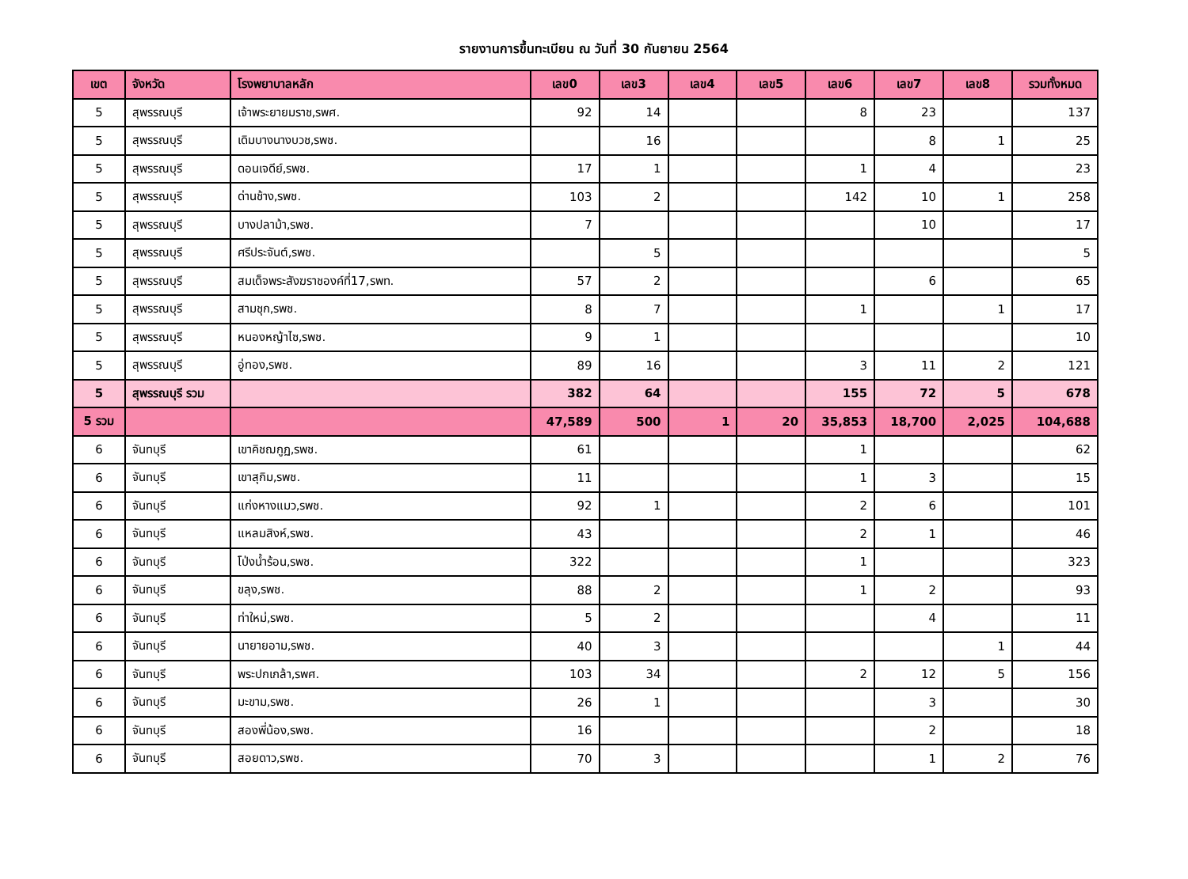รายงานการขึ้นทะเบียน ณ วันที่ 30 กันยายน 2564
| เขต | จังหวัด | โรงพยาบาลหลัก | เลข0 | เลข3 | เลข4 | เลข5 | เลข6 | เลข7 | เลข8 | รวมทั้งหมด |
| --- | --- | --- | --- | --- | --- | --- | --- | --- | --- | --- |
| 5 | สุพรรณบุรี | เจ้าพระยายมราช,รพศ. | 92 | 14 | | | 8 | 23 | | 137 |
| 5 | สุพรรณบุรี | เดิมบางนางบวช,รพช. | | 16 | | | | 8 | 1 | 25 |
| 5 | สุพรรณบุรี | ดอนเจดีย์,รพช. | 17 | 1 | | | 1 | 4 | | 23 |
| 5 | สุพรรณบุรี | ด่านช้าง,รพช. | 103 | 2 | | | 142 | 10 | 1 | 258 |
| 5 | สุพรรณบุรี | บางปลาม้า,รพช. | 7 | | | | | 10 | | 17 |
| 5 | สุพรรณบุรี | ศรีประจันต์,รพช. | | 5 | | | | | | 5 |
| 5 | สุพรรณบุรี | สมเด็จพระสังฆราชองค์ที่17,รพท. | 57 | 2 | | | | 6 | | 65 |
| 5 | สุพรรณบุรี | สามชุก,รพช. | 8 | 7 | | | 1 | | 1 | 17 |
| 5 | สุพรรณบุรี | หนองหญ้าไซ,รพช. | 9 | 1 | | | | | | 10 |
| 5 | สุพรรณบุรี | อู่ทอง,รพช. | 89 | 16 | | | 3 | 11 | 2 | 121 |
| 5 | สุพรรณบุรี รวม | | 382 | 64 | | | 155 | 72 | 5 | 678 |
| 5 รวม | | | 47,589 | 500 | 1 | 20 | 35,853 | 18,700 | 2,025 | 104,688 |
| 6 | จันทบุรี | เขาคิชฌกูฏ,รพช. | 61 | | | | 1 | | | 62 |
| 6 | จันทบุรี | เขาสุกิม,รพช. | 11 | | | | 1 | 3 | | 15 |
| 6 | จันทบุรี | แก่งหางแมว,รพช. | 92 | 1 | | | 2 | 6 | | 101 |
| 6 | จันทบุรี | แหลมสิงห์,รพช. | 43 | | | | 2 | 1 | | 46 |
| 6 | จันทบุรี | โป่งน้ำร้อน,รพช. | 322 | | | | 1 | | | 323 |
| 6 | จันทบุรี | ขลุง,รพช. | 88 | 2 | | | 1 | 2 | | 93 |
| 6 | จันทบุรี | ท่าใหม่,รพช. | 5 | 2 | | | | 4 | | 11 |
| 6 | จันทบุรี | นายายอาม,รพช. | 40 | 3 | | | | | 1 | 44 |
| 6 | จันทบุรี | พระปกเกล้า,รพศ. | 103 | 34 | | | 2 | 12 | 5 | 156 |
| 6 | จันทบุรี | มะขาม,รพช. | 26 | 1 | | | | 3 | | 30 |
| 6 | จันทบุรี | สองพี่น้อง,รพช. | 16 | | | | | 2 | | 18 |
| 6 | จันทบุรี | สอยดาว,รพช. | 70 | 3 | | | | 1 | 2 | 76 |